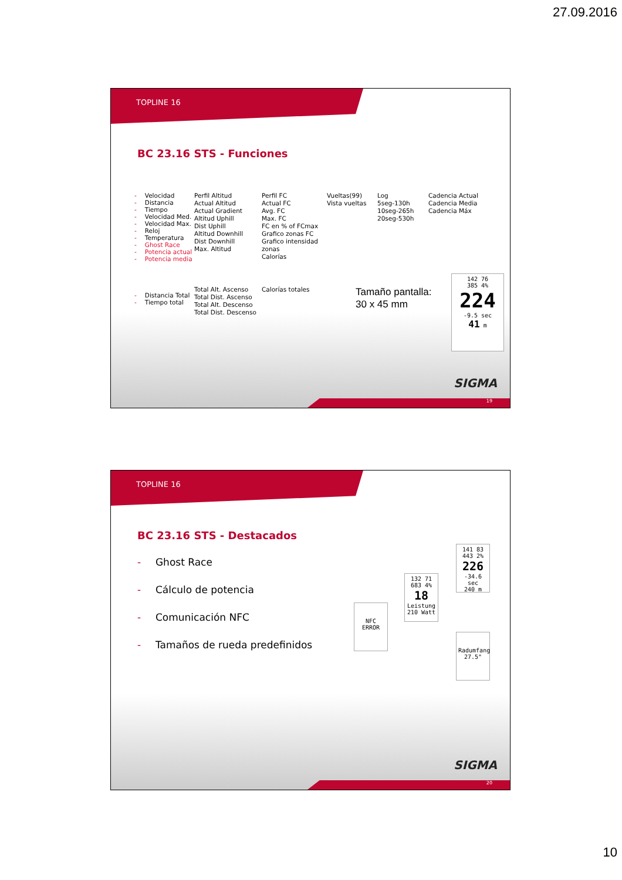27.09.2016
TOPLINE 16
BC 23.16 STS - Funciones
- Velocidad
- Distancia
- Tiempo
- Velocidad Med.
- Velocidad Max.
- Reloj
- Temperatura
- Ghost Race
- Potencia actual
- Potencia media
Perfil Altitud
Actual Altitud
Actual Gradient
Altitud Uphill
Dist Uphill
Altitud Downhill
Dist Downhill
Max. Altitud
Perfil FC
Actual FC
Avg. FC
Max. FC
FC en % of FCmax
Grafico zonas FC
Grafico intensidad zonas
Calorías
Vueltas(99)
Vista vueltas
Log
5seg-130h
10seg-265h
20seg-530h
Cadencia Actual
Cadencia Media
Cadencia Máx
- Distancia Total
- Tiempo total
Total Alt. Ascenso
Total Dist. Ascenso
Total Alt. Descenso
Total Dist. Descenso
Calorías totales
Tamaño pantalla:
30 x 45 mm
142 76
385 4%
224
-9.5 sec
41 m
SIGMA
19
TOPLINE 16
BC 23.16 STS - Destacados
- Ghost Race
- Cálculo de potencia
- Comunicación NFC
- Tamaños de rueda predefinidos
141 83
443 2%
226
-34.6 sec
240 m
132 71
683 4%
18
Leistung
210 Watt
NFC
ERROR
Radumfang
27.5"
SIGMA
20
10